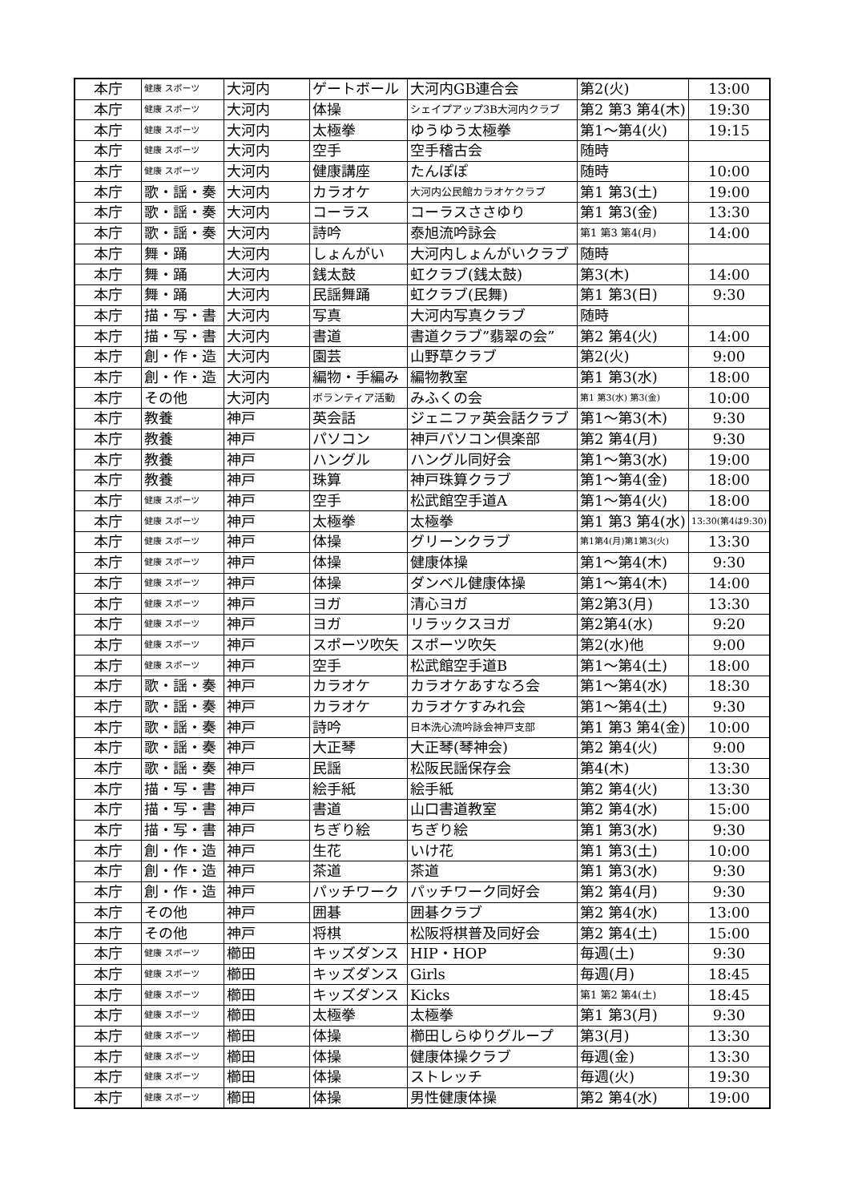| 本庁 | 健康 スポーツ | 大河内 | ゲートボール | 大河内GB連合会 | 第2(火) | 13:00 |
| 本庁 | 健康 スポーツ | 大河内 | 体操 | シェイプアップ3B大河内クラブ | 第2 第3 第4(木) | 19:30 |
| 本庁 | 健康 スポーツ | 大河内 | 太極拳 | ゆうゆう太極拳 | 第1～第4(火) | 19:15 |
| 本庁 | 健康 スポーツ | 大河内 | 空手 | 空手稽古会 | 随時 | |
| 本庁 | 健康 スポーツ | 大河内 | 健康講座 | たんぽぽ | 随時 | 10:00 |
| 本庁 | 歌・謡・奏 | 大河内 | カラオケ | 大河内公民館カラオケクラブ | 第1 第3(土) | 19:00 |
| 本庁 | 歌・謡・奏 | 大河内 | コーラス | コーラスささゆり | 第1 第3(金) | 13:30 |
| 本庁 | 歌・謡・奏 | 大河内 | 詩吟 | 泰旭流吟詠会 | 第1 第3 第4(月) | 14:00 |
| 本庁 | 舞・踊 | 大河内 | しょんがい | 大河内しょんがいクラブ | 随時 | |
| 本庁 | 舞・踊 | 大河内 | 銭太鼓 | 虹クラブ(銭太鼓) | 第3(木) | 14:00 |
| 本庁 | 舞・踊 | 大河内 | 民謡舞踊 | 虹クラブ(民舞) | 第1 第3(日) | 9:30 |
| 本庁 | 描・写・書 | 大河内 | 写真 | 大河内写真クラブ | 随時 | |
| 本庁 | 描・写・書 | 大河内 | 書道 | 書道クラブ”翡翠の会” | 第2 第4(火) | 14:00 |
| 本庁 | 創・作・造 | 大河内 | 園芸 | 山野草クラブ | 第2(火) | 9:00 |
| 本庁 | 創・作・造 | 大河内 | 編物・手編み | 編物教室 | 第1 第3(水) | 18:00 |
| 本庁 | その他 | 大河内 | ボランティア活動 | みふくの会 | 第1 第3(水) 第3(金) | 10:00 |
| 本庁 | 教養 | 神戸 | 英会話 | ジェニファ英会話クラブ | 第1～第3(木) | 9:30 |
| 本庁 | 教養 | 神戸 | パソコン | 神戸パソコン倶楽部 | 第2 第4(月) | 9:30 |
| 本庁 | 教養 | 神戸 | ハングル | ハングル同好会 | 第1～第3(水) | 19:00 |
| 本庁 | 教養 | 神戸 | 珠算 | 神戸珠算クラブ | 第1～第4(金) | 18:00 |
| 本庁 | 健康 スポーツ | 神戸 | 空手 | 松武館空手道A | 第1～第4(火) | 18:00 |
| 本庁 | 健康 スポーツ | 神戸 | 太極拳 | 太極拳 | 第1 第3 第4(水) | 13:30(第4は9:30) |
| 本庁 | 健康 スポーツ | 神戸 | 体操 | グリーンクラブ | 第1第4(月)第1第3(火) | 13:30 |
| 本庁 | 健康 スポーツ | 神戸 | 体操 | 健康体操 | 第1～第4(木) | 9:30 |
| 本庁 | 健康 スポーツ | 神戸 | 体操 | ダンベル健康体操 | 第1～第4(木) | 14:00 |
| 本庁 | 健康 スポーツ | 神戸 | ヨガ | 清心ヨガ | 第2第3(月) | 13:30 |
| 本庁 | 健康 スポーツ | 神戸 | ヨガ | リラックスヨガ | 第2第4(水) | 9:20 |
| 本庁 | 健康 スポーツ | 神戸 | スポーツ吹矢 | スポーツ吹矢 | 第2(水)他 | 9:00 |
| 本庁 | 健康 スポーツ | 神戸 | 空手 | 松武館空手道B | 第1～第4(土) | 18:00 |
| 本庁 | 歌・謡・奏 | 神戸 | カラオケ | カラオケあすなろ会 | 第1～第4(水) | 18:30 |
| 本庁 | 歌・謡・奏 | 神戸 | カラオケ | カラオケすみれ会 | 第1～第4(土) | 9:30 |
| 本庁 | 歌・謡・奏 | 神戸 | 詩吟 | 日本洗心流吟詠会神戸支部 | 第1 第3 第4(金) | 10:00 |
| 本庁 | 歌・謡・奏 | 神戸 | 大正琴 | 大正琴(琴神会) | 第2 第4(火) | 9:00 |
| 本庁 | 歌・謡・奏 | 神戸 | 民謡 | 松阪民謡保存会 | 第4(木) | 13:30 |
| 本庁 | 描・写・書 | 神戸 | 絵手紙 | 絵手紙 | 第2 第4(火) | 13:30 |
| 本庁 | 描・写・書 | 神戸 | 書道 | 山口書道教室 | 第2 第4(水) | 15:00 |
| 本庁 | 描・写・書 | 神戸 | ちぎり絵 | ちぎり絵 | 第1 第3(水) | 9:30 |
| 本庁 | 創・作・造 | 神戸 | 生花 | いけ花 | 第1 第3(土) | 10:00 |
| 本庁 | 創・作・造 | 神戸 | 茶道 | 茶道 | 第1 第3(水) | 9:30 |
| 本庁 | 創・作・造 | 神戸 | パッチワーク | パッチワーク同好会 | 第2 第4(月) | 9:30 |
| 本庁 | その他 | 神戸 | 囲碁 | 囲碁クラブ | 第2 第4(水) | 13:00 |
| 本庁 | その他 | 神戸 | 将棋 | 松阪将棋普及同好会 | 第2 第4(土) | 15:00 |
| 本庁 | 健康 スポーツ | 櫛田 | キッズダンス | HIP・HOP | 毎週(土) | 9:30 |
| 本庁 | 健康 スポーツ | 櫛田 | キッズダンス | Girls | 毎週(月) | 18:45 |
| 本庁 | 健康 スポーツ | 櫛田 | キッズダンス | Kicks | 第1 第2 第4(土) | 18:45 |
| 本庁 | 健康 スポーツ | 櫛田 | 太極拳 | 太極拳 | 第1 第3(月) | 9:30 |
| 本庁 | 健康 スポーツ | 櫛田 | 体操 | 櫛田しらゆりグループ | 第3(月) | 13:30 |
| 本庁 | 健康 スポーツ | 櫛田 | 体操 | 健康体操クラブ | 毎週(金) | 13:30 |
| 本庁 | 健康 スポーツ | 櫛田 | 体操 | ストレッチ | 毎週(火) | 19:30 |
| 本庁 | 健康 スポーツ | 櫛田 | 体操 | 男性健康体操 | 第2 第4(水) | 19:00 |